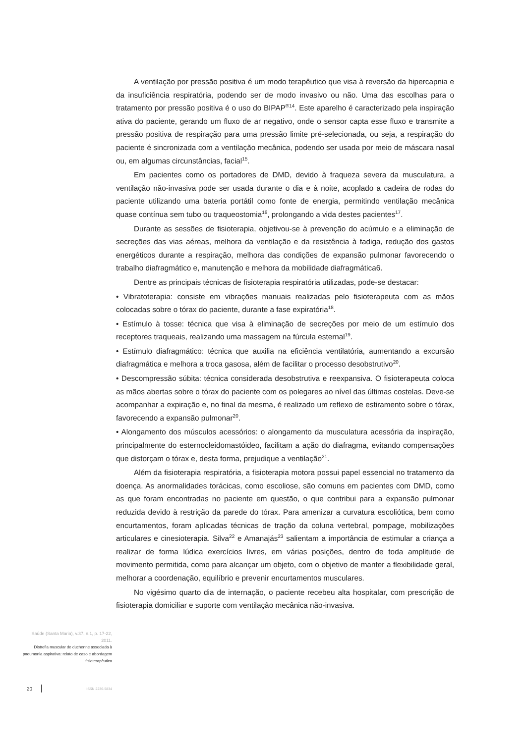A ventilação por pressão positiva é um modo terapêutico que visa à reversão da hipercapnia e da insuficiência respiratória, podendo ser de modo invasivo ou não. Uma das escolhas para o tratamento por pressão positiva é o uso do BIPAP<sup>®14</sup>. Este aparelho é caracterizado pela inspiração ativa do paciente, gerando um fluxo de ar negativo, onde o sensor capta esse fluxo e transmite a pressão positiva de respiração para uma pressão limite pré-selecionada, ou seja, a respiração do paciente é sincronizada com a ventilação mecânica, podendo ser usada por meio de máscara nasal ou, em algumas circunstâncias, facial<sup>15</sup>.
Em pacientes como os portadores de DMD, devido à fraqueza severa da musculatura, a ventilação não-invasiva pode ser usada durante o dia e à noite, acoplado a cadeira de rodas do paciente utilizando uma bateria portátil como fonte de energia, permitindo ventilação mecânica quase contínua sem tubo ou traqueostomia<sup>16</sup>, prolongando a vida destes pacientes<sup>17</sup>.
Durante as sessões de fisioterapia, objetivou-se à prevenção do acúmulo e a eliminação de secreções das vias aéreas, melhora da ventilação e da resistência à fadiga, redução dos gastos energéticos durante a respiração, melhora das condições de expansão pulmonar favorecendo o trabalho diafragmático e, manutenção e melhora da mobilidade diafragmática6.
Dentre as principais técnicas de fisioterapia respiratória utilizadas, pode-se destacar:
• Vibratoterapia: consiste em vibrações manuais realizadas pelo fisioterapeuta com as mãos colocadas sobre o tórax do paciente, durante a fase expiratória<sup>18</sup>.
• Estímulo à tosse: técnica que visa à eliminação de secreções por meio de um estímulo dos receptores traqueais, realizando uma massagem na fúrcula esternal<sup>19</sup>.
• Estímulo diafragmático: técnica que auxilia na eficiência ventilatória, aumentando a excursão diafragmática e melhora a troca gasosa, além de facilitar o processo desobstrutivo<sup>20</sup>.
• Descompressão súbita: técnica considerada desobstrutiva e reexpansiva. O fisioterapeuta coloca as mãos abertas sobre o tórax do paciente com os polegares ao nível das últimas costelas. Deve-se acompanhar a expiração e, no final da mesma, é realizado um reflexo de estiramento sobre o tórax, favorecendo a expansão pulmonar<sup>20</sup>.
• Alongamento dos músculos acessórios: o alongamento da musculatura acessória da inspiração, principalmente do esternocleidomastóideo, facilitam a ação do diafragma, evitando compensações que distorçam o tórax e, desta forma, prejudique a ventilação<sup>21</sup>.
Além da fisioterapia respiratória, a fisioterapia motora possui papel essencial no tratamento da doença. As anormalidades torácicas, como escoliose, são comuns em pacientes com DMD, como as que foram encontradas no paciente em questão, o que contribui para a expansão pulmonar reduzida devido à restrição da parede do tórax. Para amenizar a curvatura escoliótica, bem como encurtamentos, foram aplicadas técnicas de tração da coluna vertebral, pompage, mobilizações articulares e cinesioterapia. Silva<sup>22</sup> e Amanajás<sup>23</sup> salientam a importância de estimular a criança a realizar de forma lúdica exercícios livres, em várias posições, dentro de toda amplitude de movimento permitida, como para alcançar um objeto, com o objetivo de manter a flexibilidade geral, melhorar a coordenação, equilíbrio e prevenir encurtamentos musculares.
No vigésimo quarto dia de internação, o paciente recebeu alta hospitalar, com prescrição de fisioterapia domiciliar e suporte com ventilação mecânica não-invasiva.
Saúde (Santa Maria), v.37, n.1, p. 17-22, 2011.
Distrofia muscular de duchenne associada à pneumonia aspirativa: relato de caso e abordagem fisioterapêutica
20 ISSN 2236-5834